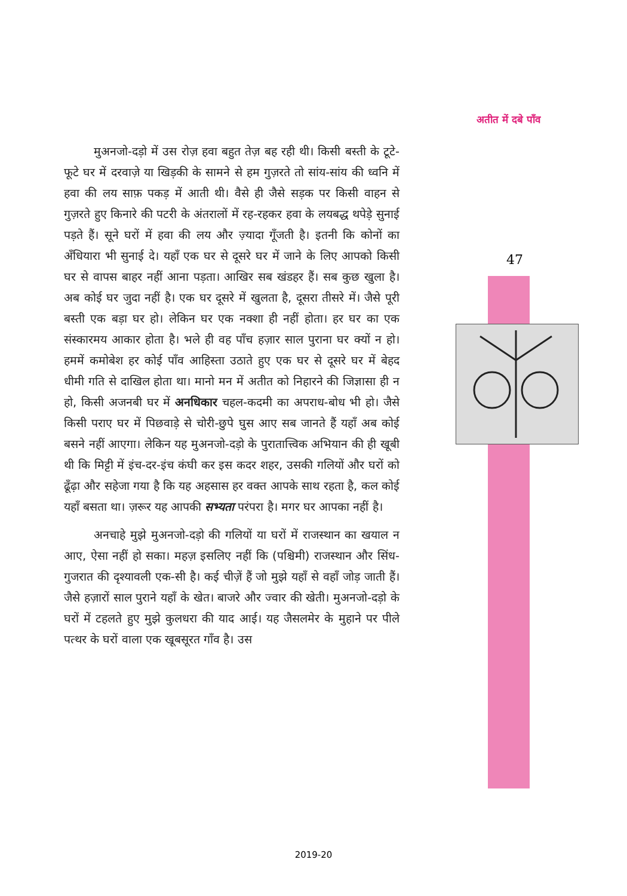अतीत में दबे पाँव
47
मुअनजो-दड़ो में उस रोज़ हवा बहुत तेज़ बह रही थी। किसी बस्ती के टूटे-फूटे घर में दरवाज़े या खिड़की के सामने से हम गुज़रते तो सांय-सांय की ध्वनि में हवा की लय साफ़ पकड़ में आती थी। वैसे ही जैसे सड़क पर किसी वाहन से गुज़रते हुए किनारे की पटरी के अंतरालों में रह-रहकर हवा के लयबद्ध थपेड़े सुनाई पड़ते हैं। सूने घरों में हवा की लय और ज़्यादा गूँजती है। इतनी कि कोनों का अँधियारा भी सुनाई दे। यहाँ एक घर से दूसरे घर में जाने के लिए आपको किसी घर से वापस बाहर नहीं आना पड़ता। आखिर सब खंडहर हैं। सब कुछ खुला है। अब कोई घर जुदा नहीं है। एक घर दूसरे में खुलता है, दूसरा तीसरे में। जैसे पूरी बस्ती एक बड़ा घर हो। लेकिन घर एक नक्शा ही नहीं होता। हर घर का एक संस्कारमय आकार होता है। भले ही वह पाँच हज़ार साल पुराना घर क्यों न हो। हममें कमोबेश हर कोई पाँव आहिस्ता उठाते हुए एक घर से दूसरे घर में बेहद धीमी गति से दाखिल होता था। मानो मन में अतीत को निहारने की जिज्ञासा ही न हो, किसी अजनबी घर में अनधिकार चहल-कदमी का अपराध-बोध भी हो। जैसे किसी पराए घर में पिछवाड़े से चोरी-छुपे घुस आए सब जानते हैं यहाँ अब कोई बसने नहीं आएगा। लेकिन यह मुअनजो-दड़ो के पुरातात्त्विक अभियान की ही खूबी थी कि मिट्टी में इंच-दर-इंच कंघी कर इस कदर शहर, उसकी गलियों और घरों को ढूँढ़ा और सहेजा गया है कि यह अहसास हर वक्त आपके साथ रहता है, कल कोई यहाँ बसता था। ज़रूर यह आपकी सभ्यता परंपरा है। मगर घर आपका नहीं है।
अनचाहे मुझे मुअनजो-दड़ो की गलियों या घरों में राजस्थान का खयाल न आए, ऐसा नहीं हो सका। महज़ इसलिए नहीं कि (पश्चिमी) राजस्थान और सिंध-गुजरात की दृश्यावली एक-सी है। कई चीज़ें हैं जो मुझे यहाँ से वहाँ जोड़ जाती हैं। जैसे हज़ारों साल पुराने यहाँ के खेत। बाजरे और ज्वार की खेती। मुअनजो-दड़ो के घरों में टहलते हुए मुझे कुलधरा की याद आई। यह जैसलमेर के मुहाने पर पीले पत्थर के घरों वाला एक खूबसूरत गाँव है। उस
2019-20